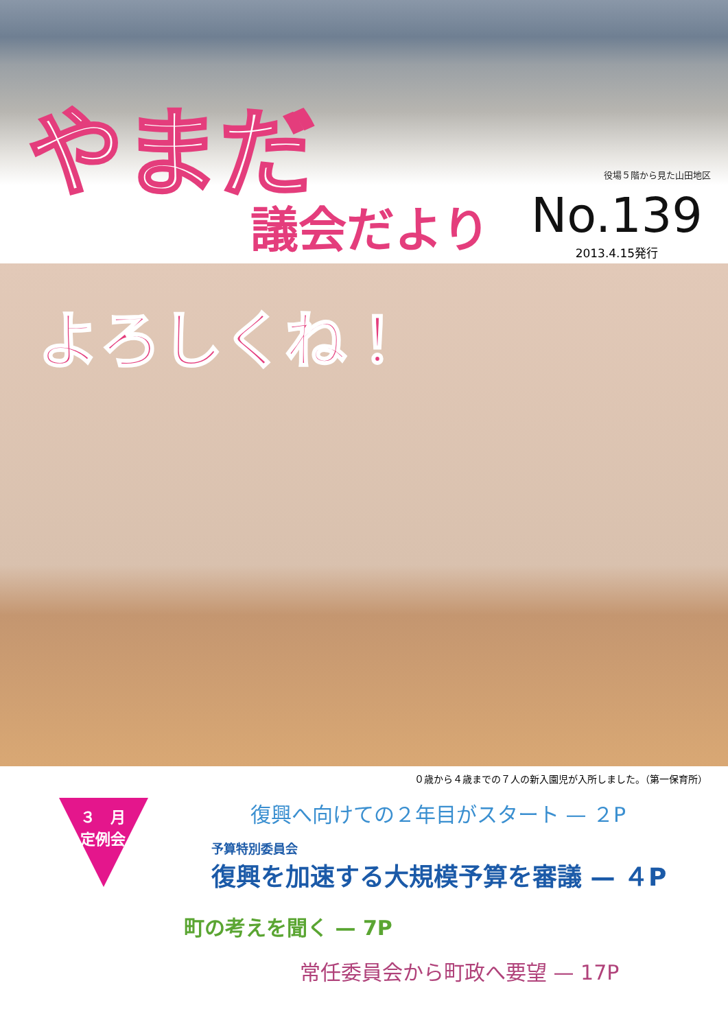やまだ 役場５階から見た山田地区
議会だより
No.139
2013.4.15発行
よろしくね！
０歳から４歳までの７人の新入園児が入所しました。（第一保育所）
３　月
定例会
復興へ向けての２年目がスタート — ２P
予算特別委員会
復興を加速する大規模予算を審議 — ４P
町の考えを聞く — 7P
常任委員会から町政へ要望 — 17P